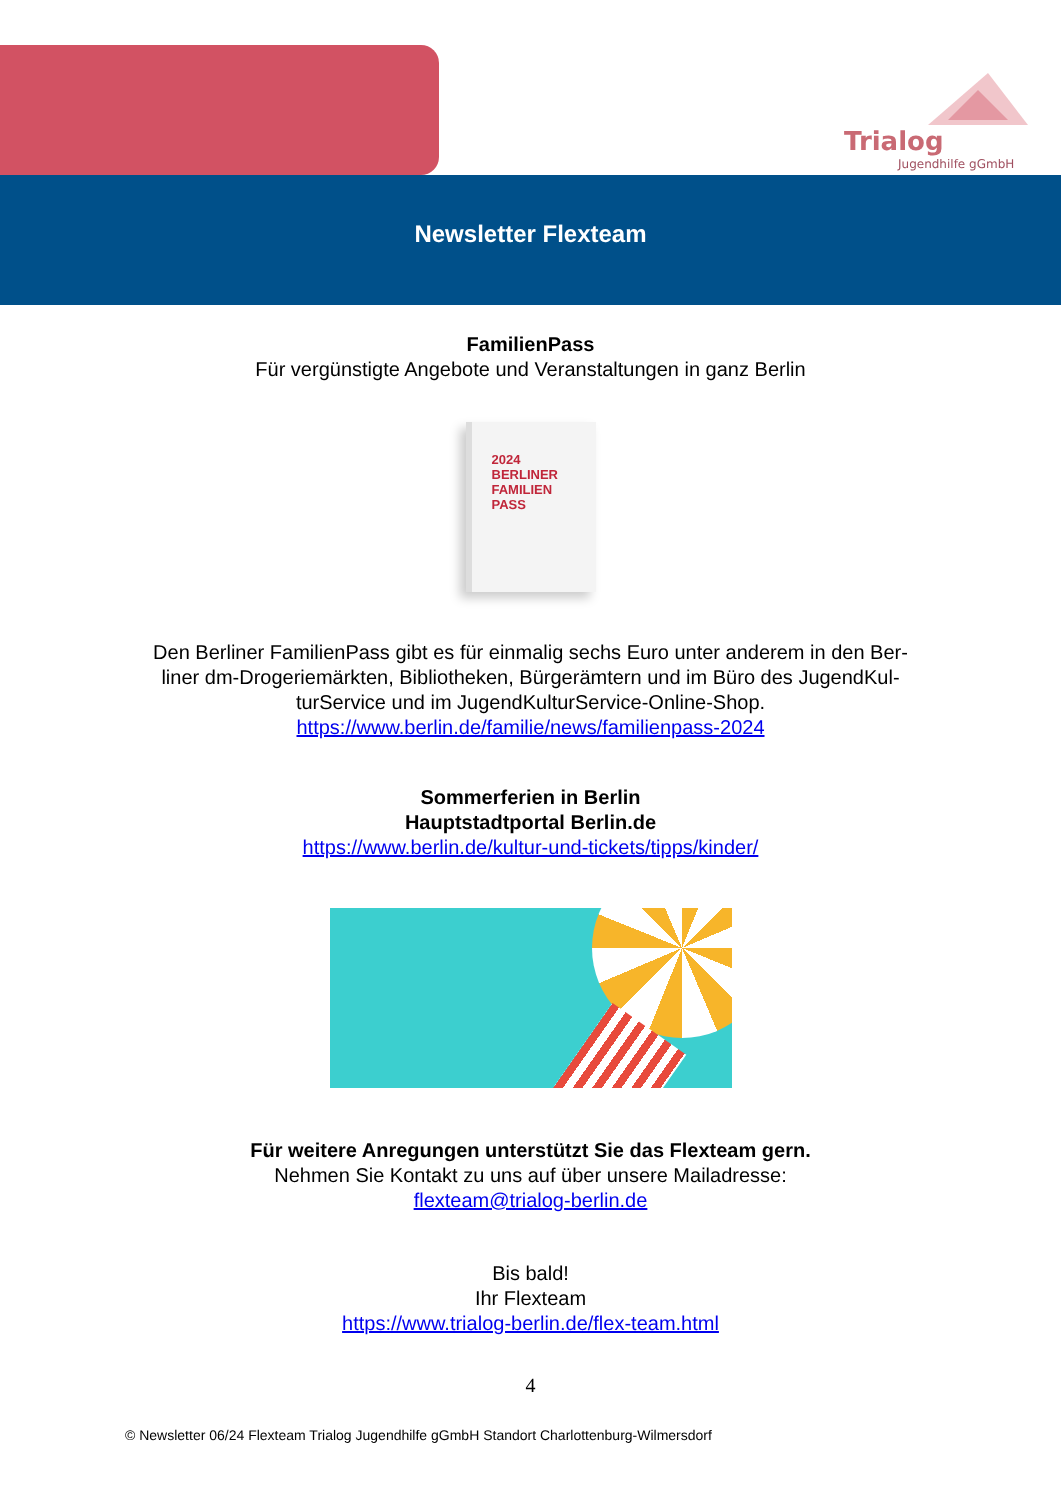Trialog
Jugendhilfe gGmbH
Newsletter Flexteam
FamilienPass
Für vergünstigte Angebote und Veranstaltungen in ganz Berlin
2024
BERLINER
FAMILIEN
PASS
Den Berliner FamilienPass gibt es für einmalig sechs Euro unter anderem in den Ber-
liner dm-Drogeriemärkten, Bibliotheken, Bürgerämtern und im Büro des JugendKul-
turService und im JugendKulturService-Online-Shop.
https://www.berlin.de/familie/news/familienpass-2024
Sommerferien in Berlin
Hauptstadtportal Berlin.de
https://www.berlin.de/kultur-und-tickets/tipps/kinder/
Für weitere Anregungen unterstützt Sie das Flexteam gern.
Nehmen Sie Kontakt zu uns auf über unsere Mailadresse:
flexteam@trialog-berlin.de
Bis bald!
Ihr Flexteam
https://www.trialog-berlin.de/flex-team.html
4
© Newsletter 06/24 Flexteam Trialog Jugendhilfe gGmbH Standort Charlottenburg-Wilmersdorf